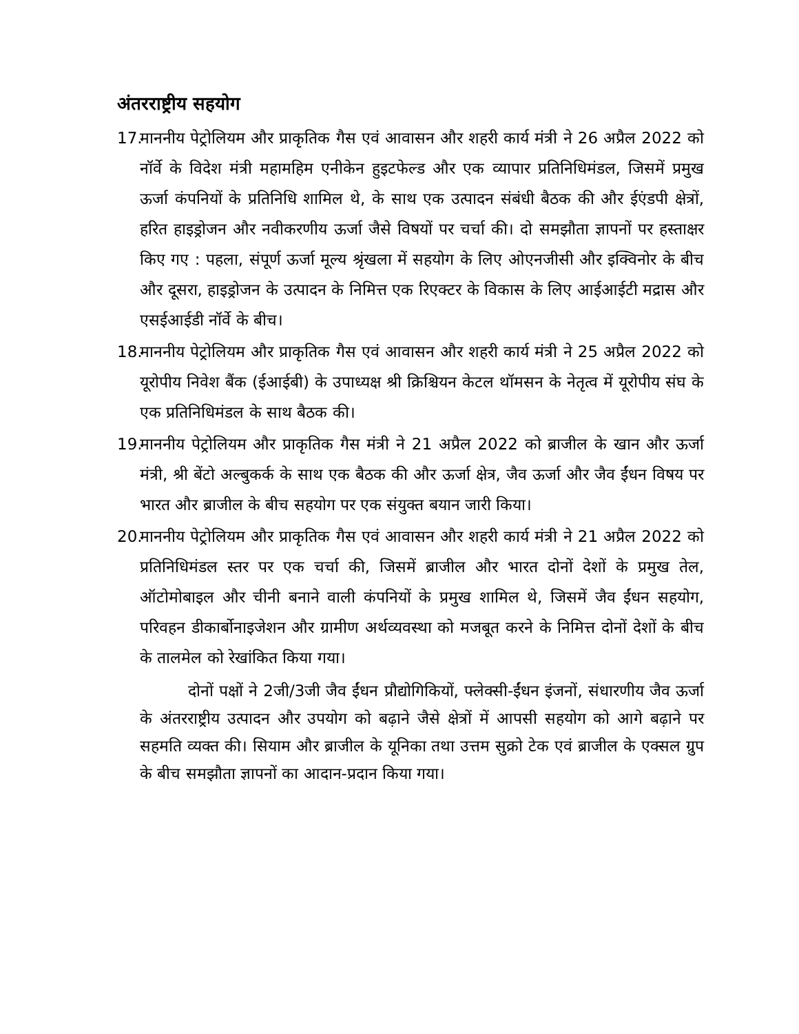अंतरराष्ट्रीय सहयोग
17. माननीय पेट्रोलियम और प्राकृतिक गैस एवं आवासन और शहरी कार्य मंत्री ने 26 अप्रैल 2022 को नॉर्वे के विदेश मंत्री महामहिम एनीकेन हुइटफेल्ड और एक व्यापार प्रतिनिधिमंडल, जिसमें प्रमुख ऊर्जा कंपनियों के प्रतिनिधि शामिल थे, के साथ एक उत्पादन संबंधी बैठक की और ईएंडपी क्षेत्रों, हरित हाइड्रोजन और नवीकरणीय ऊर्जा जैसे विषयों पर चर्चा की। दो समझौता ज्ञापनों पर हस्ताक्षर किए गए : पहला, संपूर्ण ऊर्जा मूल्य श्रृंखला में सहयोग के लिए ओएनजीसी और इक्विनोर के बीच और दूसरा, हाइड्रोजन के उत्पादन के निमित्त एक रिएक्टर के विकास के लिए आईआईटी मद्रास और एसईआईडी नॉर्वे के बीच।
18. माननीय पेट्रोलियम और प्राकृतिक गैस एवं आवासन और शहरी कार्य मंत्री ने 25 अप्रैल 2022 को यूरोपीय निवेश बैंक (ईआईबी) के उपाध्यक्ष श्री क्रिश्चियन केटल थॉमसन के नेतृत्व में यूरोपीय संघ के एक प्रतिनिधिमंडल के साथ बैठक की।
19. माननीय पेट्रोलियम और प्राकृतिक गैस मंत्री ने 21 अप्रैल 2022 को ब्राजील के खान और ऊर्जा मंत्री, श्री बेंटो अल्बुकर्क के साथ एक बैठक की और ऊर्जा क्षेत्र, जैव ऊर्जा और जैव ईंधन विषय पर भारत और ब्राजील के बीच सहयोग पर एक संयुक्त बयान जारी किया।
20. माननीय पेट्रोलियम और प्राकृतिक गैस एवं आवासन और शहरी कार्य मंत्री ने 21 अप्रैल 2022 को प्रतिनिधिमंडल स्तर पर एक चर्चा की, जिसमें ब्राजील और भारत दोनों देशों के प्रमुख तेल, ऑटोमोबाइल और चीनी बनाने वाली कंपनियों के प्रमुख शामिल थे, जिसमें जैव ईंधन सहयोग, परिवहन डीकार्बोनाइजेशन और ग्रामीण अर्थव्यवस्था को मजबूत करने के निमित्त दोनों देशों के बीच के तालमेल को रेखांकित किया गया।
दोनों पक्षों ने 2जी/3जी जैव ईंधन प्रौद्योगिकियों, फ्लेक्सी-ईंधन इंजनों, संधारणीय जैव ऊर्जा के अंतरराष्ट्रीय उत्पादन और उपयोग को बढ़ाने जैसे क्षेत्रों में आपसी सहयोग को आगे बढ़ाने पर सहमति व्यक्त की। सियाम और ब्राजील के यूनिका तथा उत्तम सुक्रो टेक एवं ब्राजील के एक्सल ग्रुप के बीच समझौता ज्ञापनों का आदान-प्रदान किया गया।